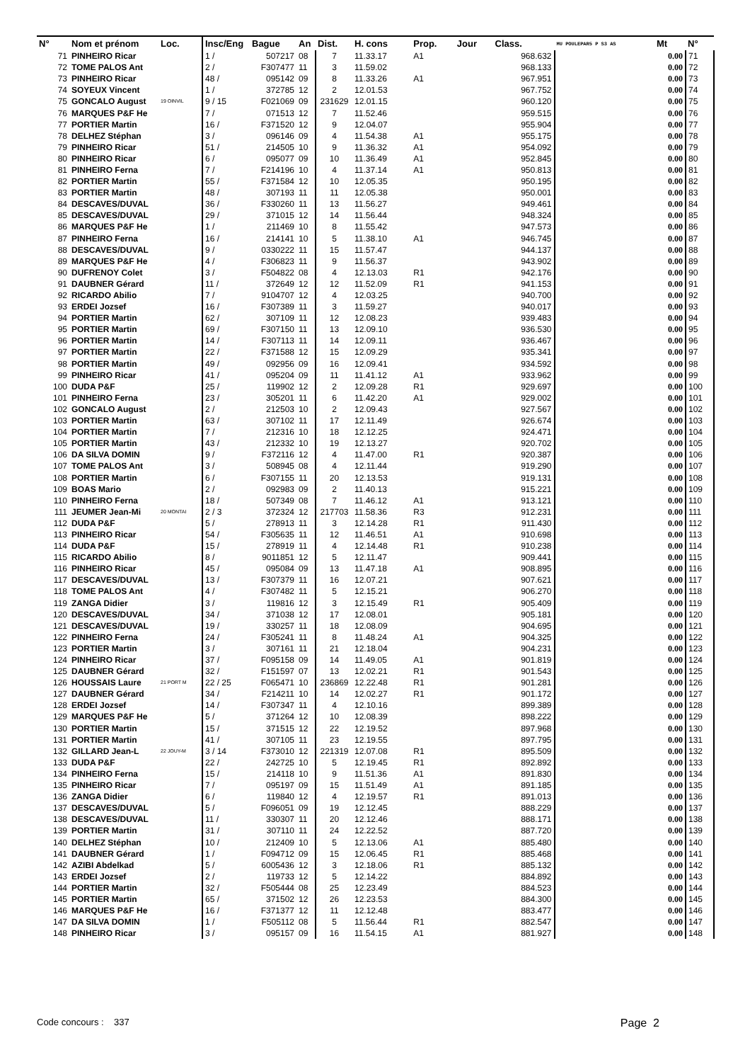| N° | Nom et prénom | Loc. | Insc/Eng | Bague | An | Dist. | H. cons | Prop. | Jour | Class. | MU POULEPAR5 P S3 AS | Mt | N° |
| --- | --- | --- | --- | --- | --- | --- | --- | --- | --- | --- | --- | --- | --- |
| 71 | PINHEIRO Ricar | | 1 / | 507217 | 08 | 7 | 11.33.17 | A1 | | 968.632 | | 0.00 | 71 |
| 72 | TOME PALOS Ant | | 2 / | F307477 | 11 | 3 | 11.59.02 | | | 968.133 | | 0.00 | 72 |
| 73 | PINHEIRO Ricar | | 48 / | 095142 | 09 | 8 | 11.33.26 | A1 | | 967.951 | | 0.00 | 73 |
| 74 | SOYEUX Vincent | | 1 / | 372785 | 12 | 2 | 12.01.53 | | | 967.752 | | 0.00 | 74 |
| 75 | GONCALO August | 19 OINVIL | 9 / 15 | F021069 | 09 | 231629 | 12.01.15 | | | 960.120 | | 0.00 | 75 |
| 76 | MARQUES P&F He | | 7 / | 071513 | 12 | 7 | 11.52.46 | | | 959.515 | | 0.00 | 76 |
| 77 | PORTIER Martin | | 16 / | F371520 | 12 | 9 | 12.04.07 | | | 955.904 | | 0.00 | 77 |
| 78 | DELHEZ Stéphan | | 3 / | 096146 | 09 | 4 | 11.54.38 | A1 | | 955.175 | | 0.00 | 78 |
| 79 | PINHEIRO Ricar | | 51 / | 214505 | 10 | 9 | 11.36.32 | A1 | | 954.092 | | 0.00 | 79 |
| 80 | PINHEIRO Ricar | | 6 / | 095077 | 09 | 10 | 11.36.49 | A1 | | 952.845 | | 0.00 | 80 |
| 81 | PINHEIRO Ferna | | 7 / | F214196 | 10 | 4 | 11.37.14 | A1 | | 950.813 | | 0.00 | 81 |
| 82 | PORTIER Martin | | 55 / | F371584 | 12 | 10 | 12.05.35 | | | 950.195 | | 0.00 | 82 |
| 83 | PORTIER Martin | | 48 / | 307193 | 11 | 11 | 12.05.38 | | | 950.001 | | 0.00 | 83 |
| 84 | DESCAVES/DUVAL | | 36 / | F330260 | 11 | 13 | 11.56.27 | | | 949.461 | | 0.00 | 84 |
| 85 | DESCAVES/DUVAL | | 29 / | 371015 | 12 | 14 | 11.56.44 | | | 948.324 | | 0.00 | 85 |
| 86 | MARQUES P&F He | | 1 / | 211469 | 10 | 8 | 11.55.42 | | | 947.573 | | 0.00 | 86 |
| 87 | PINHEIRO Ferna | | 16 / | 214141 | 10 | 5 | 11.38.10 | A1 | | 946.745 | | 0.00 | 87 |
| 88 | DESCAVES/DUVAL | | 9 / | 0330222 | 11 | 15 | 11.57.47 | | | 944.137 | | 0.00 | 88 |
| 89 | MARQUES P&F He | | 4 / | F306823 | 11 | 9 | 11.56.37 | | | 943.902 | | 0.00 | 89 |
| 90 | DUFRENOY Colet | | 3 / | F504822 | 08 | 4 | 12.13.03 | R1 | | 942.176 | | 0.00 | 90 |
| 91 | DAUBNER Gérard | | 11 / | 372649 | 12 | 12 | 11.52.09 | R1 | | 941.153 | | 0.00 | 91 |
| 92 | RICARDO Abilio | | 7 / | 9104707 | 12 | 4 | 12.03.25 | | | 940.700 | | 0.00 | 92 |
| 93 | ERDEI Jozsef | | 16 / | F307389 | 11 | 3 | 11.59.27 | | | 940.017 | | 0.00 | 93 |
| 94 | PORTIER Martin | | 62 / | 307109 | 11 | 12 | 12.08.23 | | | 939.483 | | 0.00 | 94 |
| 95 | PORTIER Martin | | 69 / | F307150 | 11 | 13 | 12.09.10 | | | 936.530 | | 0.00 | 95 |
| 96 | PORTIER Martin | | 14 / | F307113 | 11 | 14 | 12.09.11 | | | 936.467 | | 0.00 | 96 |
| 97 | PORTIER Martin | | 22 / | F371588 | 12 | 15 | 12.09.29 | | | 935.341 | | 0.00 | 97 |
| 98 | PORTIER Martin | | 49 / | 092956 | 09 | 16 | 12.09.41 | | | 934.592 | | 0.00 | 98 |
| 99 | PINHEIRO Ricar | | 41 / | 095204 | 09 | 11 | 11.41.12 | A1 | | 933.962 | | 0.00 | 99 |
| 100 | DUDA P&F | | 25 / | 119902 | 12 | 2 | 12.09.28 | R1 | | 929.697 | | 0.00 | 100 |
| 101 | PINHEIRO Ferna | | 23 / | 305201 | 11 | 6 | 11.42.20 | A1 | | 929.002 | | 0.00 | 101 |
| 102 | GONCALO August | | 2 / | 212503 | 10 | 2 | 12.09.43 | | | 927.567 | | 0.00 | 102 |
| 103 | PORTIER Martin | | 63 / | 307102 | 11 | 17 | 12.11.49 | | | 926.674 | | 0.00 | 103 |
| 104 | PORTIER Martin | | 7 / | 212316 | 10 | 18 | 12.12.25 | | | 924.471 | | 0.00 | 104 |
| 105 | PORTIER Martin | | 43 / | 212332 | 10 | 19 | 12.13.27 | | | 920.702 | | 0.00 | 105 |
| 106 | DA SILVA DOMIN | | 9 / | F372116 | 12 | 4 | 11.47.00 | R1 | | 920.387 | | 0.00 | 106 |
| 107 | TOME PALOS Ant | | 3 / | 508945 | 08 | 4 | 12.11.44 | | | 919.290 | | 0.00 | 107 |
| 108 | PORTIER Martin | | 6 / | F307155 | 11 | 20 | 12.13.53 | | | 919.131 | | 0.00 | 108 |
| 109 | BOAS Mario | | 2 / | 092983 | 09 | 2 | 11.40.13 | | | 915.221 | | 0.00 | 109 |
| 110 | PINHEIRO Ferna | | 18 / | 507349 | 08 | 7 | 11.46.12 | A1 | | 913.121 | | 0.00 | 110 |
| 111 | JEUMER Jean-Mi | 20 MONTAI | 2 / 3 | 372324 | 12 | 217703 | 11.58.36 | R3 | | 912.231 | | 0.00 | 111 |
| 112 | DUDA P&F | | 5 / | 278913 | 11 | 3 | 12.14.28 | R1 | | 911.430 | | 0.00 | 112 |
| 113 | PINHEIRO Ricar | | 54 / | F305635 | 11 | 12 | 11.46.51 | A1 | | 910.698 | | 0.00 | 113 |
| 114 | DUDA P&F | | 15 / | 278919 | 11 | 4 | 12.14.48 | R1 | | 910.238 | | 0.00 | 114 |
| 115 | RICARDO Abilio | | 8 / | 9011851 | 12 | 5 | 12.11.47 | | | 909.441 | | 0.00 | 115 |
| 116 | PINHEIRO Ricar | | 45 / | 095084 | 09 | 13 | 11.47.18 | A1 | | 908.895 | | 0.00 | 116 |
| 117 | DESCAVES/DUVAL | | 13 / | F307379 | 11 | 16 | 12.07.21 | | | 907.621 | | 0.00 | 117 |
| 118 | TOME PALOS Ant | | 4 / | F307482 | 11 | 5 | 12.15.21 | | | 906.270 | | 0.00 | 118 |
| 119 | ZANGA Didier | | 3 / | 119816 | 12 | 3 | 12.15.49 | R1 | | 905.409 | | 0.00 | 119 |
| 120 | DESCAVES/DUVAL | | 34 / | 371038 | 12 | 17 | 12.08.01 | | | 905.181 | | 0.00 | 120 |
| 121 | DESCAVES/DUVAL | | 19 / | 330257 | 11 | 18 | 12.08.09 | | | 904.695 | | 0.00 | 121 |
| 122 | PINHEIRO Ferna | | 24 / | F305241 | 11 | 8 | 11.48.24 | A1 | | 904.325 | | 0.00 | 122 |
| 123 | PORTIER Martin | | 3 / | 307161 | 11 | 21 | 12.18.04 | | | 904.231 | | 0.00 | 123 |
| 124 | PINHEIRO Ricar | | 37 / | F095158 | 09 | 14 | 11.49.05 | A1 | | 901.819 | | 0.00 | 124 |
| 125 | DAUBNER Gérard | | 32 / | F151597 | 07 | 13 | 12.02.21 | R1 | | 901.543 | | 0.00 | 125 |
| 126 | HOUSSAIS Laure | 21 PORT M | 22 / 25 | F065471 | 10 | 236869 | 12.22.48 | R1 | | 901.281 | | 0.00 | 126 |
| 127 | DAUBNER Gérard | | 34 / | F214211 | 10 | 14 | 12.02.27 | R1 | | 901.172 | | 0.00 | 127 |
| 128 | ERDEI Jozsef | | 14 / | F307347 | 11 | 4 | 12.10.16 | | | 899.389 | | 0.00 | 128 |
| 129 | MARQUES P&F He | | 5 / | 371264 | 12 | 10 | 12.08.39 | | | 898.222 | | 0.00 | 129 |
| 130 | PORTIER Martin | | 15 / | 371515 | 12 | 22 | 12.19.52 | | | 897.968 | | 0.00 | 130 |
| 131 | PORTIER Martin | | 41 / | 307105 | 11 | 23 | 12.19.55 | | | 897.795 | | 0.00 | 131 |
| 132 | GILLARD Jean-L | 22 JOUY-M | 3 / 14 | F373010 | 12 | 221319 | 12.07.08 | R1 | | 895.509 | | 0.00 | 132 |
| 133 | DUDA P&F | | 22 / | 242725 | 10 | 5 | 12.19.45 | R1 | | 892.892 | | 0.00 | 133 |
| 134 | PINHEIRO Ferna | | 15 / | 214118 | 10 | 9 | 11.51.36 | A1 | | 891.830 | | 0.00 | 134 |
| 135 | PINHEIRO Ricar | | 7 / | 095197 | 09 | 15 | 11.51.49 | A1 | | 891.185 | | 0.00 | 135 |
| 136 | ZANGA Didier | | 6 / | 119840 | 12 | 4 | 12.19.57 | R1 | | 891.013 | | 0.00 | 136 |
| 137 | DESCAVES/DUVAL | | 5 / | F096051 | 09 | 19 | 12.12.45 | | | 888.229 | | 0.00 | 137 |
| 138 | DESCAVES/DUVAL | | 11 / | 330307 | 11 | 20 | 12.12.46 | | | 888.171 | | 0.00 | 138 |
| 139 | PORTIER Martin | | 31 / | 307110 | 11 | 24 | 12.22.52 | | | 887.720 | | 0.00 | 139 |
| 140 | DELHEZ Stéphan | | 10 / | 212409 | 10 | 5 | 12.13.06 | A1 | | 885.480 | | 0.00 | 140 |
| 141 | DAUBNER Gérard | | 1 / | F094712 | 09 | 15 | 12.06.45 | R1 | | 885.468 | | 0.00 | 141 |
| 142 | AZIBI Abdelkad | | 5 / | 6005436 | 12 | 3 | 12.18.06 | R1 | | 885.132 | | 0.00 | 142 |
| 143 | ERDEI Jozsef | | 2 / | 119733 | 12 | 5 | 12.14.22 | | | 884.892 | | 0.00 | 143 |
| 144 | PORTIER Martin | | 32 / | F505444 | 08 | 25 | 12.23.49 | | | 884.523 | | 0.00 | 144 |
| 145 | PORTIER Martin | | 65 / | 371502 | 12 | 26 | 12.23.53 | | | 884.300 | | 0.00 | 145 |
| 146 | MARQUES P&F He | | 16 / | F371377 | 12 | 11 | 12.12.48 | | | 883.477 | | 0.00 | 146 |
| 147 | DA SILVA DOMIN | | 1 / | F505112 | 08 | 5 | 11.56.44 | R1 | | 882.547 | | 0.00 | 147 |
| 148 | PINHEIRO Ricar | | 3 / | 095157 | 09 | 16 | 11.54.15 | A1 | | 881.927 | | 0.00 | 148 |
Code concours : 337 Page 2